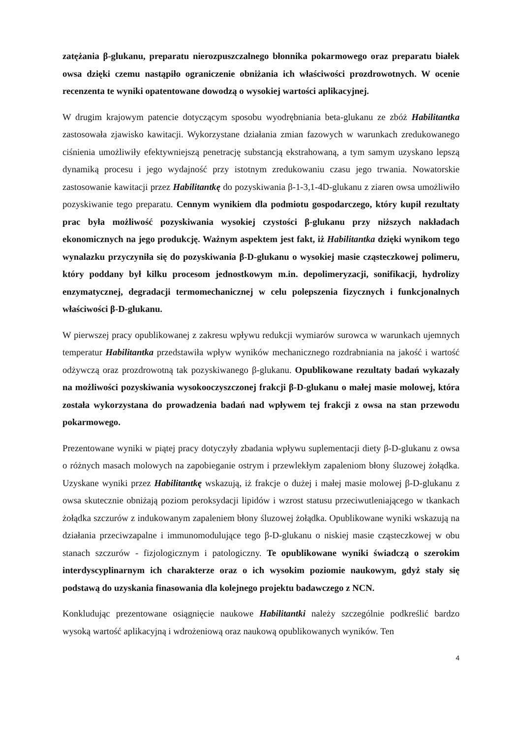zatężania β-glukanu, preparatu nierozpuszczalnego błonnika pokarmowego oraz preparatu białek owsa dzięki czemu nastąpiło ograniczenie obniżania ich właściwości prozdrowotnych. W ocenie recenzenta te wyniki opatentowane dowodzą o wysokiej wartości aplikacyjnej.
W drugim krajowym patencie dotyczącym sposobu wyodrębniania beta-glukanu ze zbóż Habilitantka zastosowała zjawisko kawitacji. Wykorzystane działania zmian fazowych w warunkach zredukowanego ciśnienia umożliwiły efektywniejszą penetrację substancją ekstrahowaną, a tym samym uzyskano lepszą dynamiką procesu i jego wydajność przy istotnym zredukowaniu czasu jego trwania. Nowatorskie zastosowanie kawitacji przez Habilitantkę do pozyskiwania β-1-3,1-4D-glukanu z ziaren owsa umożliwiło pozyskiwanie tego preparatu. Cennym wynikiem dla podmiotu gospodarczego, który kupił rezultaty prac była możliwość pozyskiwania wysokiej czystości β-glukanu przy niższych nakładach ekonomicznych na jego produkcję. Ważnym aspektem jest fakt, iż Habilitantka dzięki wynikom tego wynalazku przyczyniła się do pozyskiwania β-D-glukanu o wysokiej masie cząsteczkowej polimeru, który poddany był kilku procesom jednostkowym m.in. depolimeryzacji, sonifikacji, hydrolizy enzymatycznej, degradacji termomechanicznej w celu polepszenia fizycznych i funkcjonalnych właściwości β-D-glukanu.
W pierwszej pracy opublikowanej z zakresu wpływu redukcji wymiarów surowca w warunkach ujemnych temperatur Habilitantka przedstawiła wpływ wyników mechanicznego rozdrabniania na jakość i wartość odżywczą oraz prozdrowotną tak pozyskiwanego β-glukanu. Opublikowane rezultaty badań wykazały na możliwości pozyskiwania wysokooczyszczonej frakcji β-D-glukanu o małej masie molowej, która została wykorzystana do prowadzenia badań nad wpływem tej frakcji z owsa na stan przewodu pokarmowego.
Prezentowane wyniki w piątej pracy dotyczyły zbadania wpływu suplementacji diety β-D-glukanu z owsa o różnych masach molowych na zapobieganie ostrym i przewlekłym zapaleniom błony śluzowej żołądka. Uzyskane wyniki przez Habilitantkę wskazują, iż frakcje o dużej i małej masie molowej β-D-glukanu z owsa skutecznie obniżają poziom peroksydacji lipidów i wzrost statusu przeciwutleniającego w tkankach żołądka szczurów z indukowanym zapaleniem błony śluzowej żołądka. Opublikowane wyniki wskazują na działania przeciwzapalne i immunomodulujące tego β-D-glukanu o niskiej masie cząsteczkowej w obu stanach szczurów - fizjologicznym i patologiczny. Te opublikowane wyniki świadczą o szerokim interdyscyplinarnym ich charakterze oraz o ich wysokim poziomie naukowym, gdyż stały się podstawą do uzyskania finasowania dla kolejnego projektu badawczego z NCN.
Konkludując prezentowane osiągnięcie naukowe Habilitantki należy szczególnie podkreślić bardzo wysoką wartość aplikacyjną i wdrożeniową oraz naukową opublikowanych wyników. Ten
4